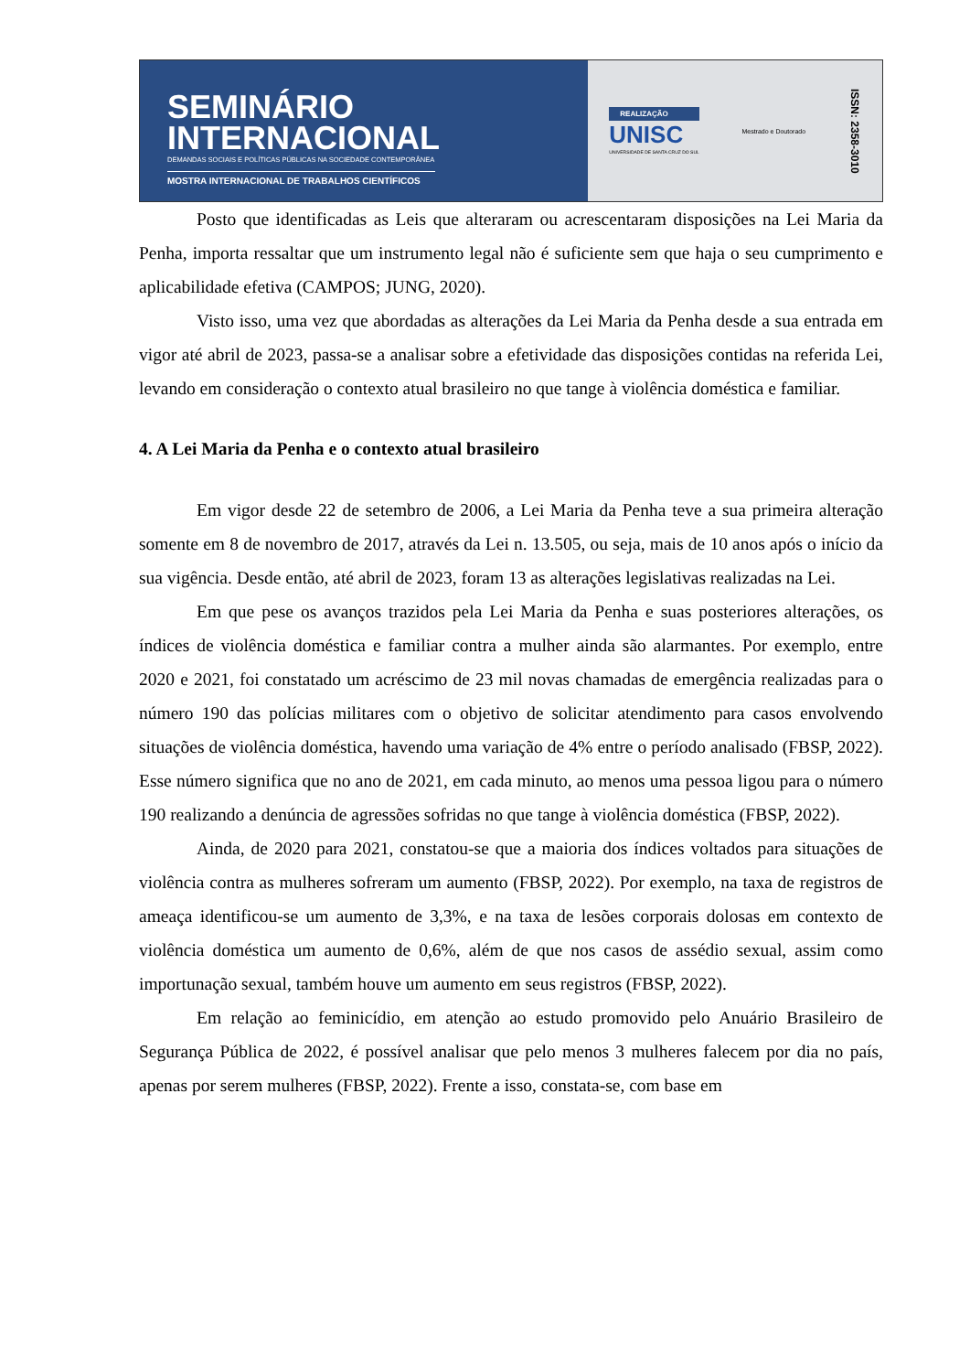SEMINÁRIO
INTERNACIONAL
DEMANDAS SOCIAIS E POLÍTICAS PÚBLICAS NA SOCIEDADE CONTEMPORÂNEA
MOSTRA INTERNACIONAL DE TRABALHOS CIENTÍFICOS
REALIZAÇÃO
UNISC
UNIVERSIDADE DE SANTA CRUZ DO SUL
Mestrado e Doutorado
ISSN: 2358-3010
Posto que identificadas as Leis que alteraram ou acrescentaram disposições na Lei Maria da Penha, importa ressaltar que um instrumento legal não é suficiente sem que haja o seu cumprimento e aplicabilidade efetiva (CAMPOS; JUNG, 2020).
Visto isso, uma vez que abordadas as alterações da Lei Maria da Penha desde a sua entrada em vigor até abril de 2023, passa-se a analisar sobre a efetividade das disposições contidas na referida Lei, levando em consideração o contexto atual brasileiro no que tange à violência doméstica e familiar.
4. A Lei Maria da Penha e o contexto atual brasileiro
Em vigor desde 22 de setembro de 2006, a Lei Maria da Penha teve a sua primeira alteração somente em 8 de novembro de 2017, através da Lei n. 13.505, ou seja, mais de 10 anos após o início da sua vigência. Desde então, até abril de 2023, foram 13 as alterações legislativas realizadas na Lei.
Em que pese os avanços trazidos pela Lei Maria da Penha e suas posteriores alterações, os índices de violência doméstica e familiar contra a mulher ainda são alarmantes. Por exemplo, entre 2020 e 2021, foi constatado um acréscimo de 23 mil novas chamadas de emergência realizadas para o número 190 das polícias militares com o objetivo de solicitar atendimento para casos envolvendo situações de violência doméstica, havendo uma variação de 4% entre o período analisado (FBSP, 2022). Esse número significa que no ano de 2021, em cada minuto, ao menos uma pessoa ligou para o número 190 realizando a denúncia de agressões sofridas no que tange à violência doméstica (FBSP, 2022).
Ainda, de 2020 para 2021, constatou-se que a maioria dos índices voltados para situações de violência contra as mulheres sofreram um aumento (FBSP, 2022). Por exemplo, na taxa de registros de ameaça identificou-se um aumento de 3,3%, e na taxa de lesões corporais dolosas em contexto de violência doméstica um aumento de 0,6%, além de que nos casos de assédio sexual, assim como importunação sexual, também houve um aumento em seus registros (FBSP, 2022).
Em relação ao feminicídio, em atenção ao estudo promovido pelo Anuário Brasileiro de Segurança Pública de 2022, é possível analisar que pelo menos 3 mulheres falecem por dia no país, apenas por serem mulheres (FBSP, 2022). Frente a isso, constata-se, com base em